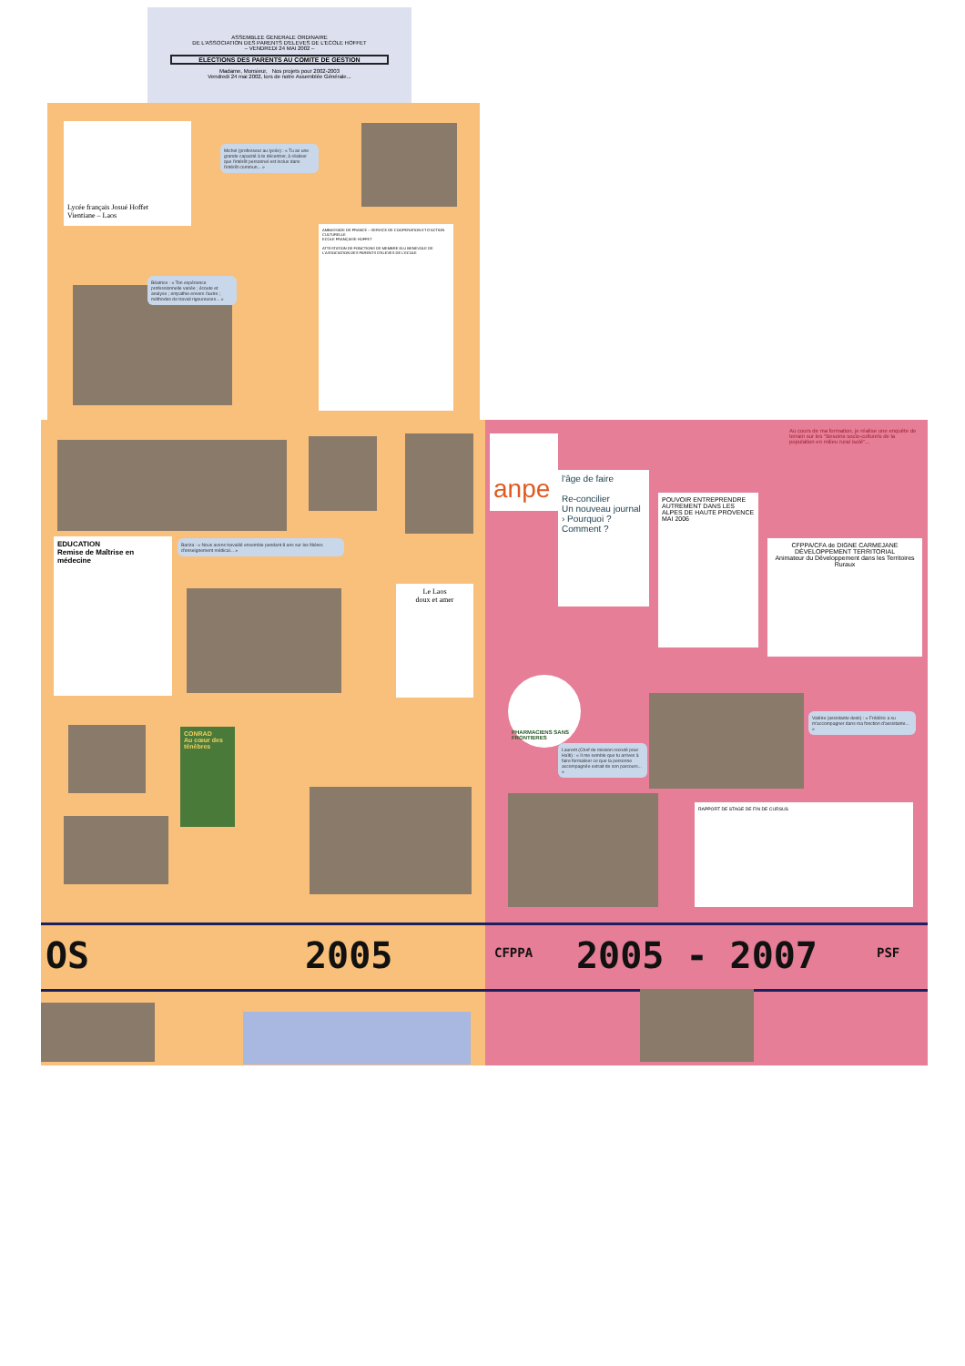ASSEMBLEE GENERALE ORDINAIRE
DE L'ASSOCIATION DES PARENTS D'ELEVES DE L'ECOLE HOFFET
– VENDREDI 24 MAI 2002 –
ELECTIONS DES PARENTS AU COMITE DE GESTION
Madame, Monsieur, Nos projets pour 2002-2003
Vendredi 24 mai 2002, lors de notre Assemblée Générale...
Lycée français Josué Hoffet
Vientiane – Laos
Michel (professeur au lycée) : « Tu as une grande capacité à te décentrer, à réaliser que l'intérêt personnel est inclus dans l'intérêt commun... »
AMBASSADE DE FRANCE – SERVICE DE COOPERATION ET D'ACTION CULTURELLE
ECOLE FRANÇAISE HOFFET
ATTESTATION DE FONCTIONS DE MEMBRE ELU BENEVOLE DE L'ASSOCIATION DES PARENTS D'ELEVES DE L'ECOLE
Béatrice : « Ton expérience professionnelle variée ; écoute et analyse ; empathie envers l'autre ; méthodes de travail rigoureuses... »
EDUCATION
Remise de Maîtrise en médecine
Bariza : « Nous avons travaillé ensemble pendant 8 ans sur les filières d'enseignement médical... »
Le Laos
doux et amer
CONRAD
Au cœur des ténèbres
OS 2005
anpe
Au cours de ma formation, je réalise une enquête de terrain sur les "Besoins socio-culturels de la population en milieu rural isolé"...
l'âge de faire
Re-concilier
Un nouveau journal › Pourquoi ? Comment ?
POUVOIR ENTREPRENDRE AUTREMENT DANS LES ALPES DE HAUTE PROVENCE
MAI 2006
CFPPA/CFA de DIGNE CARMEJANE
DÉVELOPPEMENT TERRITORIAL
Animateur du Développement dans les Territoires Ruraux
PHARMACIENS SANS FRONTIERES
Laurent (Chef de mission recruté pour Haïti) : « Il me semble que tu arrives à faire formaliser ce que la personne accompagnée extrait de son parcours... »
Valérie (assistante desk) : « Frédéric a su m'accompagner dans ma fonction d'assistante... »
RAPPORT DE STAGE DE FIN DE CURSUS
CFPPA 2005 - 2007 PSF